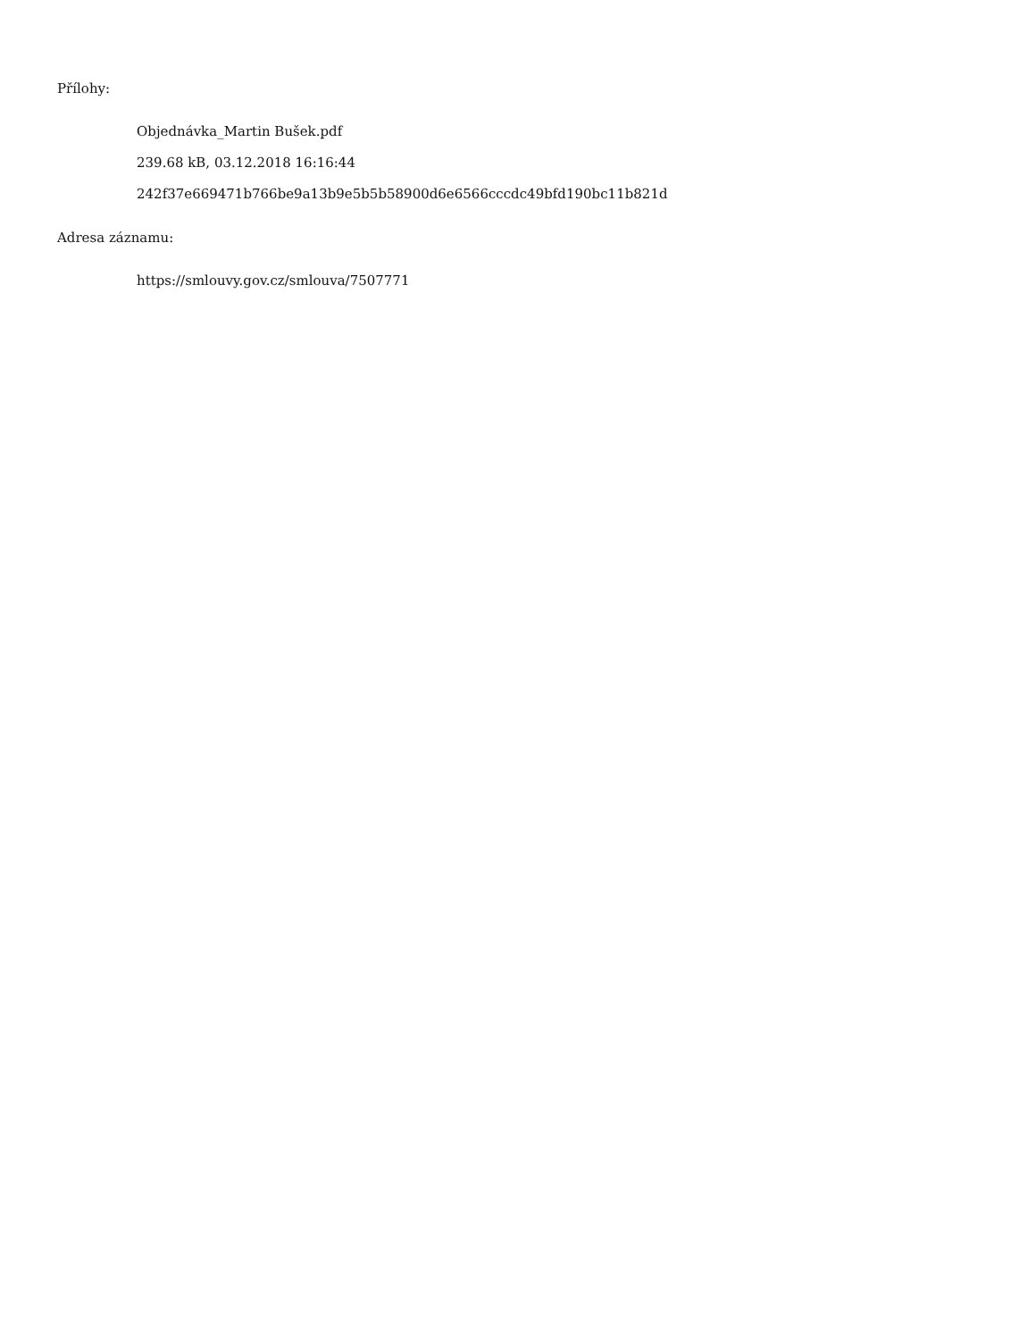Přílohy:
Objednávka_Martin Bušek.pdf
239.68 kB, 03.12.2018 16:16:44
242f37e669471b766be9a13b9e5b5b58900d6e6566cccdc49bfd190bc11b821d
Adresa záznamu:
https://smlouvy.gov.cz/smlouva/7507771